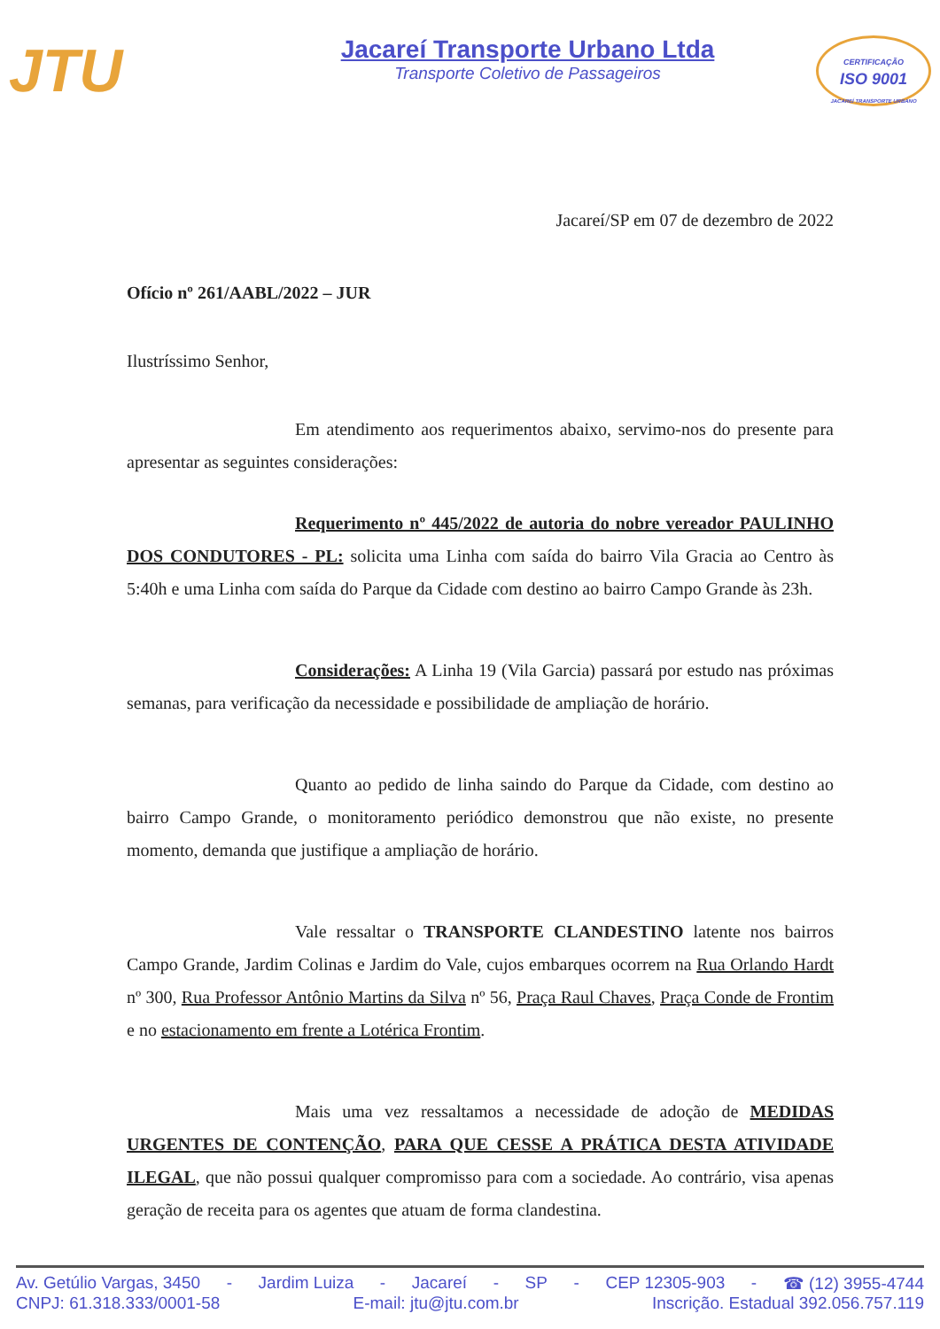JTU
Jacareí Transporte Urbano Ltda
Transporte Coletivo de Passageiros
CERTIFICAÇÃO
ISO 9001
JACAREÍ TRANSPORTE URBANO
Jacareí/SP em 07 de dezembro de 2022
Ofício nº 261/AABL/2022 – JUR
Ilustríssimo Senhor,
Em atendimento aos requerimentos abaixo, servimo-nos do presente para apresentar as seguintes considerações:
Requerimento nº 445/2022 de autoria do nobre vereador PAULINHO DOS CONDUTORES - PL: solicita uma Linha com saída do bairro Vila Gracia ao Centro às 5:40h e uma Linha com saída do Parque da Cidade com destino ao bairro Campo Grande às 23h.
Considerações: A Linha 19 (Vila Garcia) passará por estudo nas próximas semanas, para verificação da necessidade e possibilidade de ampliação de horário.
Quanto ao pedido de linha saindo do Parque da Cidade, com destino ao bairro Campo Grande, o monitoramento periódico demonstrou que não existe, no presente momento, demanda que justifique a ampliação de horário.
Vale ressaltar o TRANSPORTE CLANDESTINO latente nos bairros Campo Grande, Jardim Colinas e Jardim do Vale, cujos embarques ocorrem na Rua Orlando Hardt nº 300, Rua Professor Antônio Martins da Silva nº 56, Praça Raul Chaves, Praça Conde de Frontim e no estacionamento em frente a Lotérica Frontim.
Mais uma vez ressaltamos a necessidade de adoção de MEDIDAS URGENTES DE CONTENÇÃO, PARA QUE CESSE A PRÁTICA DESTA ATIVIDADE ILEGAL, que não possui qualquer compromisso para com a sociedade. Ao contrário, visa apenas geração de receita para os agentes que atuam de forma clandestina.
Av. Getúlio Vargas, 3450 - Jardim Luiza - Jacareí - SP - CEP 12305-903 - ☎ (12) 3955-4744
CNPJ: 61.318.333/0001-58 E-mail: jtu@jtu.com.br Inscrição. Estadual 392.056.757.119